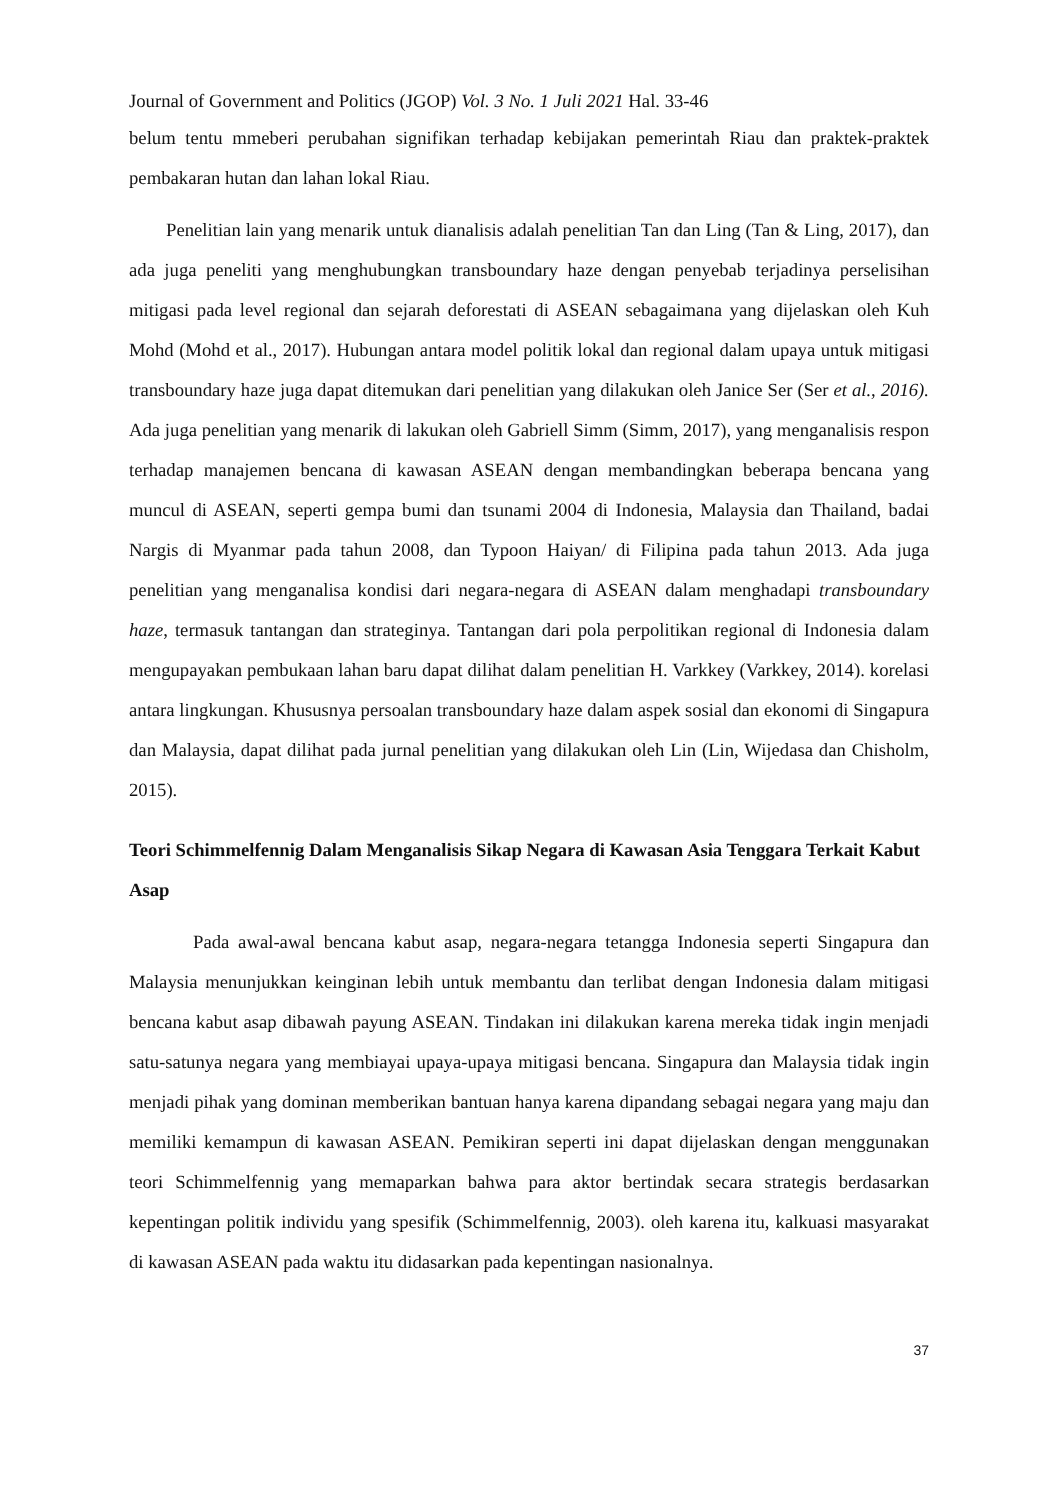Journal of Government and Politics (JGOP) Vol. 3 No. 1 Juli 2021 Hal. 33-46
belum tentu mmeberi perubahan signifikan terhadap kebijakan pemerintah Riau dan praktek-praktek pembakaran hutan dan lahan lokal Riau.
Penelitian lain yang menarik untuk dianalisis adalah penelitian Tan dan Ling (Tan & Ling, 2017), dan ada juga peneliti yang menghubungkan transboundary haze dengan penyebab terjadinya perselisihan mitigasi pada level regional dan sejarah deforestati di ASEAN sebagaimana yang dijelaskan oleh Kuh Mohd (Mohd et al., 2017). Hubungan antara model politik lokal dan regional dalam upaya untuk mitigasi transboundary haze juga dapat ditemukan dari penelitian yang dilakukan oleh Janice Ser (Ser et al., 2016). Ada juga penelitian yang menarik di lakukan oleh Gabriell Simm (Simm, 2017), yang menganalisis respon terhadap manajemen bencana di kawasan ASEAN dengan membandingkan beberapa bencana yang muncul di ASEAN, seperti gempa bumi dan tsunami 2004 di Indonesia, Malaysia dan Thailand, badai Nargis di Myanmar pada tahun 2008, dan Typoon Haiyan/ di Filipina pada tahun 2013. Ada juga penelitian yang menganalisa kondisi dari negara-negara di ASEAN dalam menghadapi transboundary haze, termasuk tantangan dan strateginya. Tantangan dari pola perpolitikan regional di Indonesia dalam mengupayakan pembukaan lahan baru dapat dilihat dalam penelitian H. Varkkey (Varkkey, 2014). korelasi antara lingkungan. Khususnya persoalan transboundary haze dalam aspek sosial dan ekonomi di Singapura dan Malaysia, dapat dilihat pada jurnal penelitian yang dilakukan oleh Lin (Lin, Wijedasa dan Chisholm, 2015).
Teori Schimmelfennig Dalam Menganalisis Sikap Negara di Kawasan Asia Tenggara Terkait Kabut Asap
Pada awal-awal bencana kabut asap, negara-negara tetangga Indonesia seperti Singapura dan Malaysia menunjukkan keinginan lebih untuk membantu dan terlibat dengan Indonesia dalam mitigasi bencana kabut asap dibawah payung ASEAN. Tindakan ini dilakukan karena mereka tidak ingin menjadi satu-satunya negara yang membiayai upaya-upaya mitigasi bencana. Singapura dan Malaysia tidak ingin menjadi pihak yang dominan memberikan bantuan hanya karena dipandang sebagai negara yang maju dan memiliki kemampun di kawasan ASEAN. Pemikiran seperti ini dapat dijelaskan dengan menggunakan teori Schimmelfennig yang memaparkan bahwa para aktor bertindak secara strategis berdasarkan kepentingan politik individu yang spesifik (Schimmelfennig, 2003). oleh karena itu, kalkuasi masyarakat di kawasan ASEAN pada waktu itu didasarkan pada kepentingan nasionalnya.
37